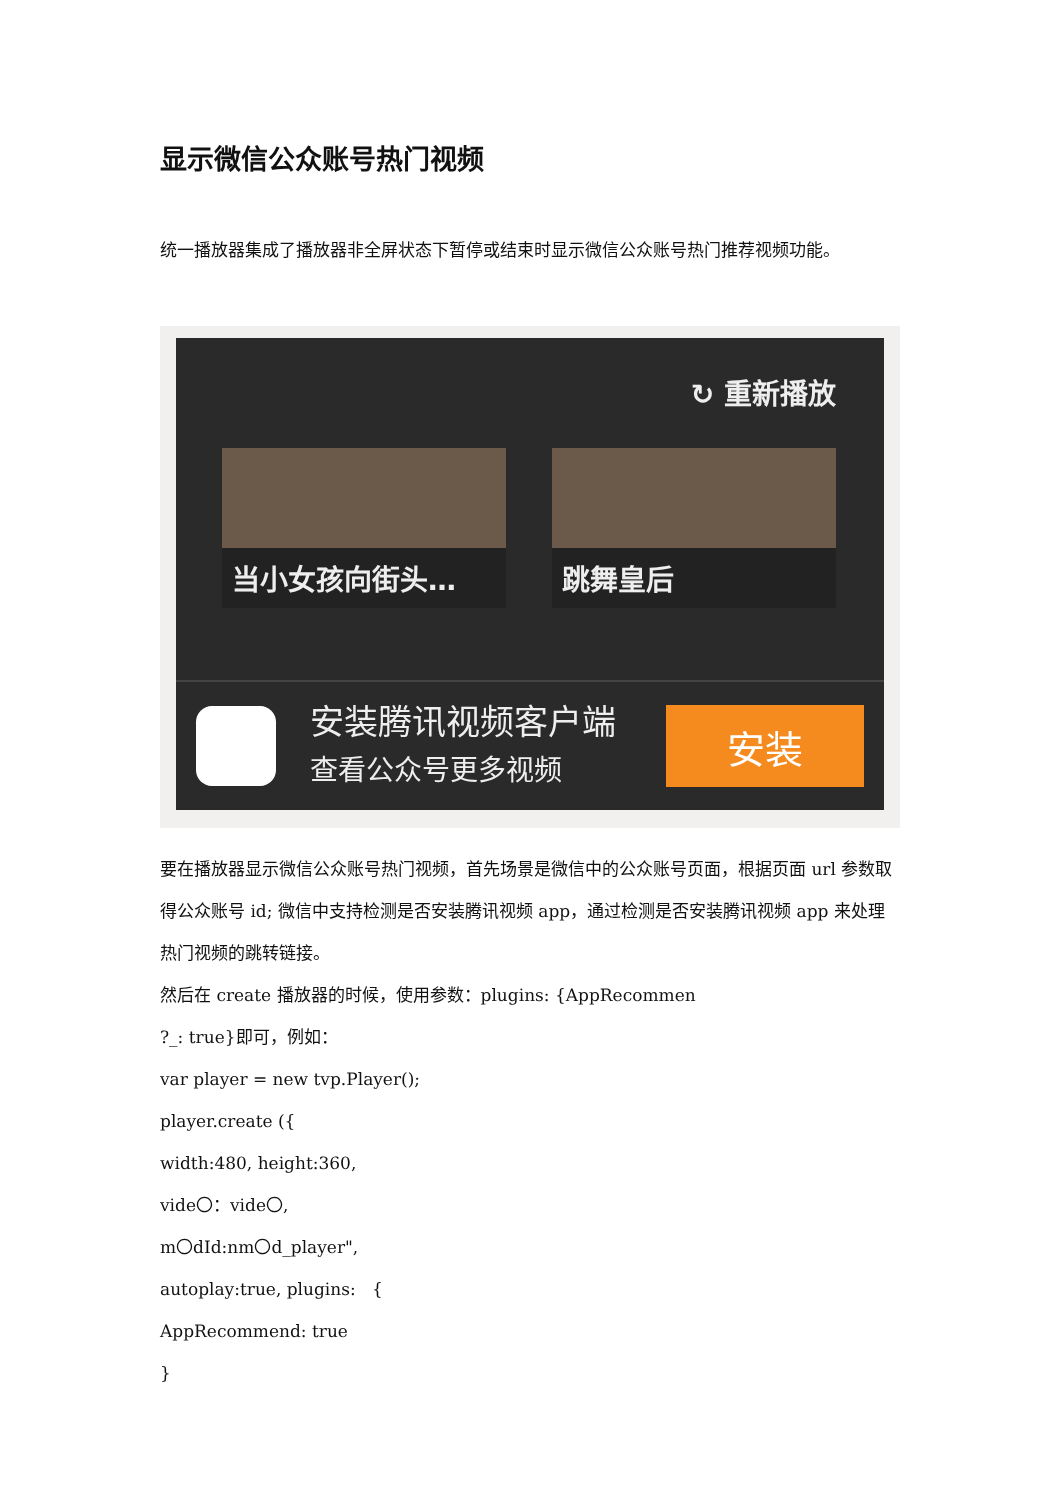显示微信公众账号热门视频
统一播放器集成了播放器非全屏状态下暂停或结束时显示微信公众账号热门推荐视频功能。
↻ 重新播放
当小女孩向街头… 跳舞皇后
安装腾讯视频客户端
查看公众号更多视频
安装
要在播放器显示微信公众账号热门视频，首先场景是微信中的公众账号页面，根据页面 url 参数取得公众账号 id; 微信中支持检测是否安装腾讯视频 app，通过检测是否安装腾讯视频 app 来处理热门视频的跳转链接。
然后在 create 播放器的时候，使用参数：plugins: {AppRecommen
?_: true}即可，例如：
var player = new tvp.Player();
player.create ({
width:480, height:360,
vide〇：vide〇,
m〇dId:nm〇d_player",
autoplay:true, plugins: {
AppRecommend: true
}